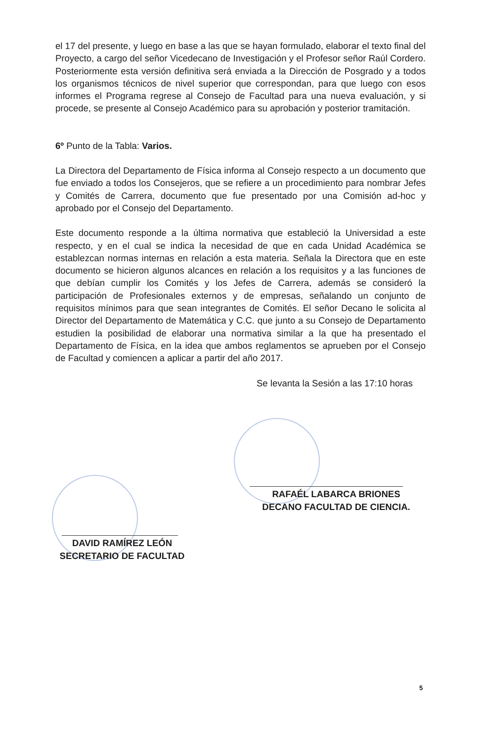el 17 del presente, y luego en base a las que se hayan formulado, elaborar el texto final del Proyecto, a cargo del señor Vicedecano de Investigación y el Profesor señor Raúl Cordero. Posteriormente esta versión definitiva será enviada a la Dirección de Posgrado y a todos los organismos técnicos de nivel superior que correspondan, para que luego con esos informes el Programa regrese al Consejo de Facultad para una nueva evaluación, y si procede, se presente al Consejo Académico para su aprobación y posterior tramitación.
6º Punto de la Tabla: Varios.
La Directora del Departamento de Física informa al Consejo respecto a un documento que fue enviado a todos los Consejeros, que se refiere a un procedimiento para nombrar Jefes y Comités de Carrera, documento que fue presentado por una Comisión ad-hoc y aprobado por el Consejo del Departamento.
Este documento responde a la última normativa que estableció la Universidad a este respecto, y en el cual se indica la necesidad de que en cada Unidad Académica se establezcan normas internas en relación a esta materia. Señala la Directora que en este documento se hicieron algunos alcances en relación a los requisitos y a las funciones de que debían cumplir los Comités y los Jefes de Carrera, además se consideró la participación de Profesionales externos y de empresas, señalando un conjunto de requisitos mínimos para que sean integrantes de Comités. El señor Decano le solicita al Director del Departamento de Matemática y C.C. que junto a su Consejo de Departamento estudien la posibilidad de elaborar una normativa similar a la que ha presentado el Departamento de Física, en la idea que ambos reglamentos se aprueben por el Consejo de Facultad y comiencen a aplicar a partir del año 2017.
Se levanta la Sesión a las 17:10 horas
RAFAÉL LABARCA BRIONES
DECANO FACULTAD DE CIENCIA.
DAVID RAMÍREZ LEÓN
SECRETARIO DE FACULTAD
5